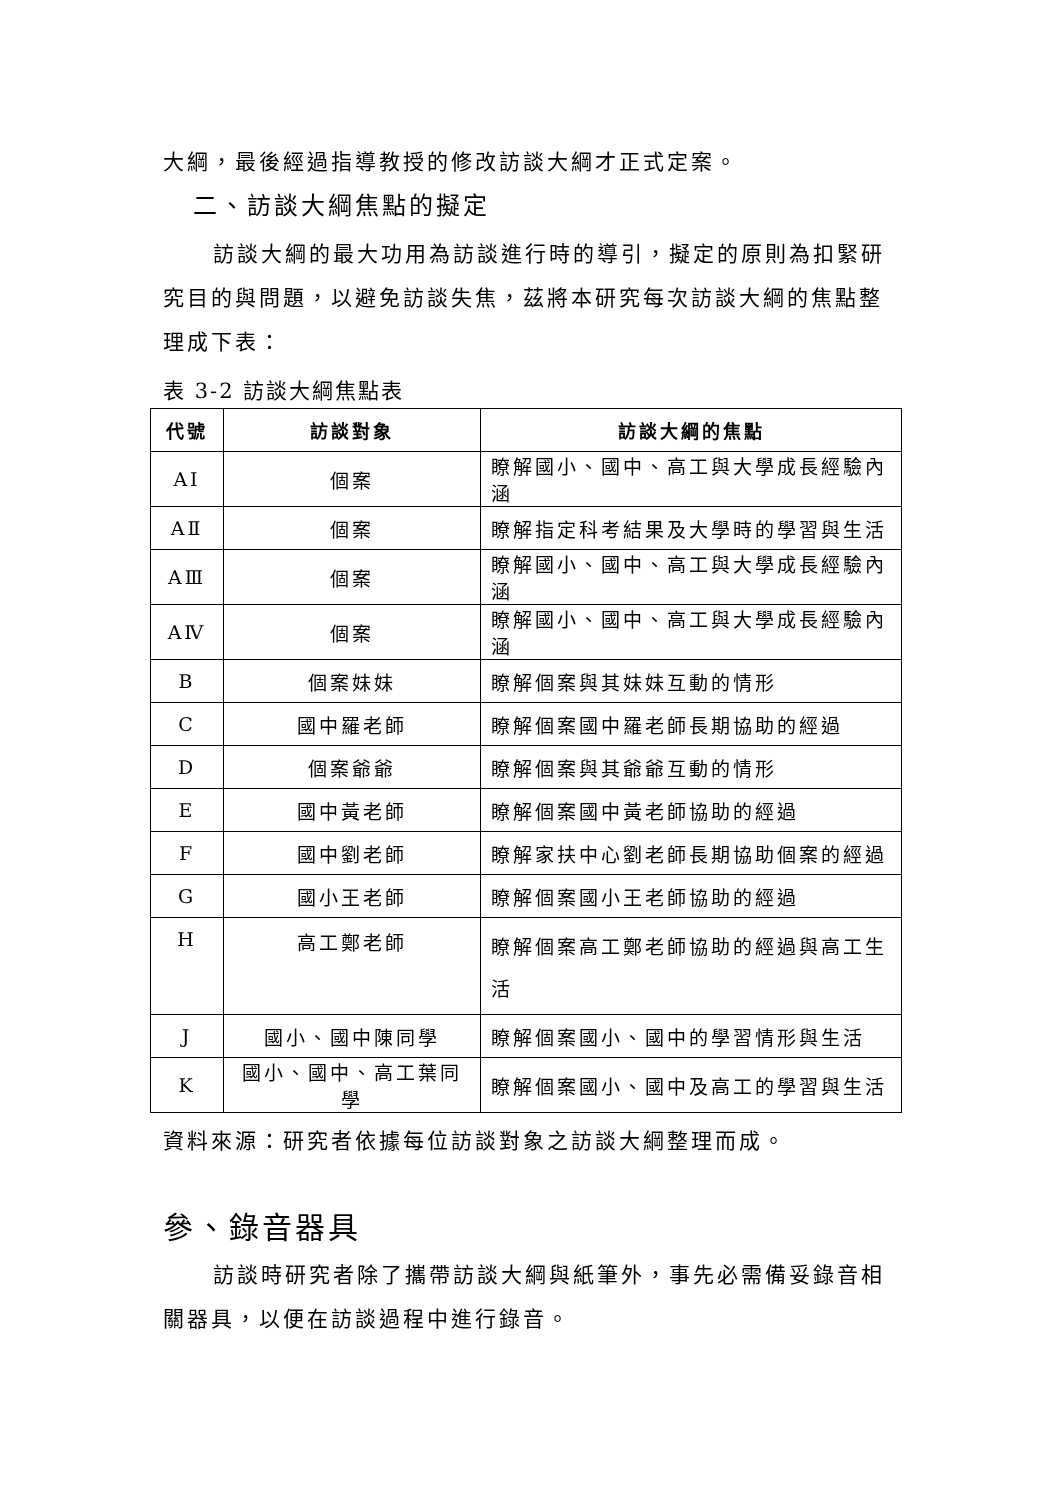大綱，最後經過指導教授的修改訪談大綱才正式定案。
二、訪談大綱焦點的擬定
訪談大綱的最大功用為訪談進行時的導引，擬定的原則為扣緊研究目的與問題，以避免訪談失焦，茲將本研究每次訪談大綱的焦點整理成下表：
表 3-2 訪談大綱焦點表
| 代號 | 訪談對象 | 訪談大綱的焦點 |
| --- | --- | --- |
| AⅠ | 個案 | 瞭解國小、國中、高工與大學成長經驗內涵 |
| AⅡ | 個案 | 瞭解指定科考結果及大學時的學習與生活 |
| AⅢ | 個案 | 瞭解國小、國中、高工與大學成長經驗內涵 |
| AⅣ | 個案 | 瞭解國小、國中、高工與大學成長經驗內涵 |
| B | 個案妹妹 | 瞭解個案與其妹妹互動的情形 |
| C | 國中羅老師 | 瞭解個案國中羅老師長期協助的經過 |
| D | 個案爺爺 | 瞭解個案與其爺爺互動的情形 |
| E | 國中黃老師 | 瞭解個案國中黃老師協助的經過 |
| F | 國中劉老師 | 瞭解家扶中心劉老師長期協助個案的經過 |
| G | 國小王老師 | 瞭解個案國小王老師協助的經過 |
| H | 高工鄭老師 | 瞭解個案高工鄭老師協助的經過與高工生活 |
| J | 國小、國中陳同學 | 瞭解個案國小、國中的學習情形與生活 |
| K | 國小、國中、高工葉同學 | 瞭解個案國小、國中及高工的學習與生活 |
資料來源：研究者依據每位訪談對象之訪談大綱整理而成。
參、錄音器具
訪談時研究者除了攜帶訪談大綱與紙筆外，事先必需備妥錄音相關器具，以便在訪談過程中進行錄音。